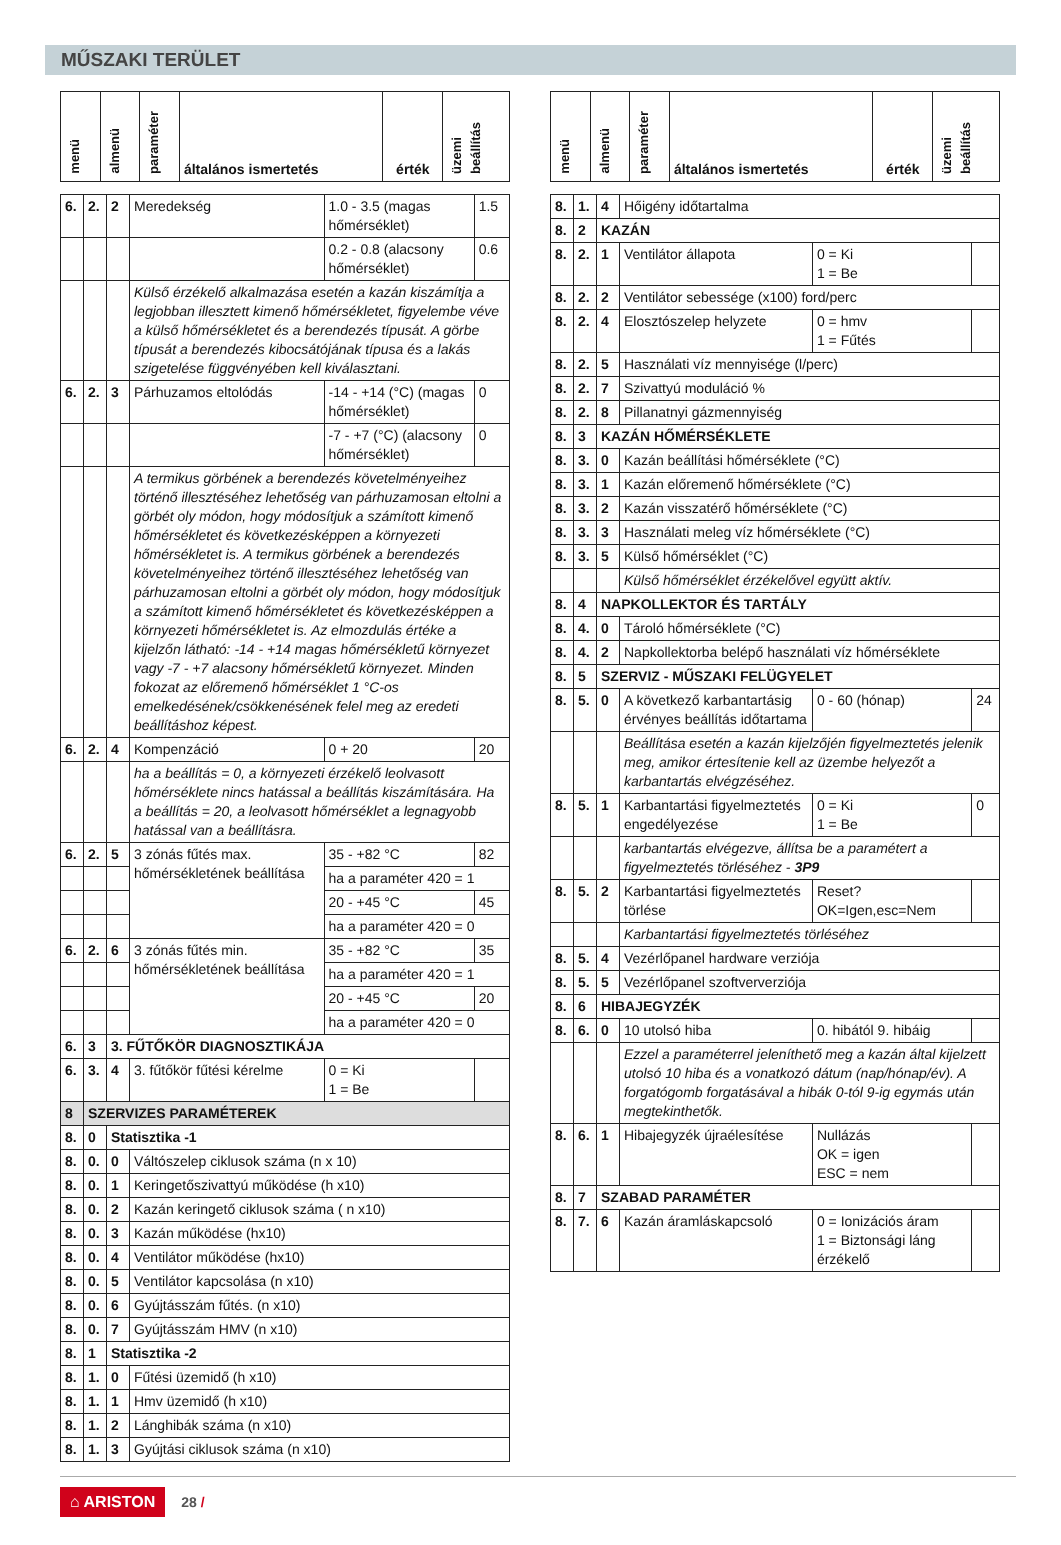MŰSZAKI TERÜLET
| menü | almenü | paraméter | általános ismertetés | érték | üzemi beállítás |
| --- | --- | --- | --- | --- | --- |
| 6. | 2. | 2 | Meredekség | 1.0 - 3.5 (magas hőmérséklet) | 1.5 |
| | | | | 0.2 - 0.8 (alacsony hőmérséklet) | 0.6 |
| | | | Külső érzékelő alkalmazása esetén a kazán kiszámítja a legjobban illesztett kimenő hőmérsékletet, figyelembe véve a külső hőmérsékletet és a berendezés típusát. A görbe típusát a berendezés kibocsátójának típusa és a lakás szigetelése függvényében kell kiválasztani. | | |
| 6. | 2. | 3 | Párhuzamos eltolódás | -14 - +14 (°C) (magas hőmérséklet) | 0 |
| | | | | -7 - +7 (°C) (alacsony hőmérséklet) | 0 |
| | | | A termikus görbének a berendezés követelményeihez történő illesztéséhez lehetőség van párhuzamosan eltolni a görbét oly módon, hogy módosítjuk a számított kimenő hőmérsékletet és következésképpen a környezeti hőmérsékletet is. A termikus görbének a berendezés követelményeihez történő illesztéséhez lehetőség van párhuzamosan eltolni a görbét oly módon, hogy módosítjuk a számított kimenő hőmérsékletet és következésképpen a környezeti hőmérsékletet is. Az elmozdulás értéke a kijelzőn látható: -14 - +14 magas hőmérsékletű környezet vagy -7 - +7 alacsony hőmérsékletű környezet. Minden fokozat az előremenő hőmérséklet 1 °C-os emelkedésének/csökkenésének felel meg az eredeti beállításhoz képest. | | |
| 6. | 2. | 4 | Kompenzáció | 0 + 20 | 20 |
| | | | ha a beállítás = 0, a környezeti érzékelő leolvasott hőmérséklete nincs hatással a beállítás kiszámítására. Ha a beállítás = 20, a leolvasott hőmérséklet a legnagyobb hatással van a beállításra. | | |
| 6. | 2. | 5 | 3 zónás fűtés max. hőmérsékletének beállítása | 35 - +82 °C | 82 |
| | | | | ha a paraméter 420 = 1 | |
| | | | | 20 - +45 °C | 45 |
| | | | | ha a paraméter 420 = 0 | |
| 6. | 2. | 6 | 3 zónás fűtés min. hőmérsékletének beállítása | 35 - +82 °C | 35 |
| | | | | ha a paraméter 420 = 1 | |
| | | | | 20 - +45 °C | 20 |
| | | | | ha a paraméter 420 = 0 | |
| 6. | 3 | 3. FŰTŐKÖR DIAGNOSZTIKÁJA | | | |
| 6. | 3. | 4 | 3. fűtőkör fűtési kérelme | 0 = Ki 1 = Be | |
| 8 | SZERVIZES PARAMÉTEREK | | | | |
| 8. | 0 | Statisztika -1 | | | |
| 8. | 0. | 0 | Váltószelep ciklusok száma (n x 10) | | |
| 8. | 0. | 1 | Keringetőszivattyú működése (h x10) | | |
| 8. | 0. | 2 | Kazán keringető ciklusok száma ( n x10) | | |
| 8. | 0. | 3 | Kazán működése (hx10) | | |
| 8. | 0. | 4 | Ventilátor működése (hx10) | | |
| 8. | 0. | 5 | Ventilátor kapcsolása (n x10) | | |
| 8. | 0. | 6 | Gyújtásszám fűtés. (n x10) | | |
| 8. | 0. | 7 | Gyújtásszám HMV (n x10) | | |
| 8. | 1 | Statisztika -2 | | | |
| 8. | 1. | 0 | Fűtési üzemidő (h x10) | | |
| 8. | 1. | 1 | Hmv üzemidő (h x10) | | |
| 8. | 1. | 2 | Lánghibák száma (n x10) | | |
| 8. | 1. | 3 | Gyújtási ciklusok száma (n x10) | | |
| menü | almenü | paraméter | általános ismertetés | érték | üzemi beállítás |
| --- | --- | --- | --- | --- | --- |
| 8. | 1. | 4 | Hőigény időtartalma | | |
| 8. | 2 | KAZÁN | | | |
| 8. | 2. | 1 | Ventilátor állapota | 0 = Ki 1 = Be | |
| 8. | 2. | 2 | Ventilátor sebessége (x100) ford/perc | | |
| 8. | 2. | 4 | Elosztószelep helyzete | 0 = hmv 1 = Fűtés | |
| 8. | 2. | 5 | Használati víz mennyisége (l/perc) | | |
| 8. | 2. | 7 | Szivattyú moduláció % | | |
| 8. | 2. | 8 | Pillanatnyi gázmennyiség | | |
| 8. | 3 | KAZÁN HŐMÉRSÉKLETE | | | |
| 8. | 3. | 0 | Kazán beállítási hőmérséklete (°C) | | |
| 8. | 3. | 1 | Kazán előremenő hőmérséklete (°C) | | |
| 8. | 3. | 2 | Kazán visszatérő hőmérséklete (°C) | | |
| 8. | 3. | 3 | Használati meleg víz hőmérséklete (°C) | | |
| 8. | 3. | 5 | Külső hőmérséklet (°C) | | |
| | | | Külső hőmérséklet érzékelővel együtt aktív. | | |
| 8. | 4 | NAPKOLLEKTOR ÉS TARTÁLY | | | |
| 8. | 4. | 0 | Tároló hőmérséklete (°C) | | |
| 8. | 4. | 2 | Napkollektorba belépő használati víz hőmérséklete | | |
| 8. | 5 | SZERVIZ - MŰSZAKI FELÜGYELET | | | |
| 8. | 5. | 0 | A következő karbantartásig érvényes beállítás időtartama | 0 - 60 (hónap) | 24 |
| | | | Beállítása esetén a kazán kijelzőjén figyelmeztetés jelenik meg, amikor értesítenie kell az üzembe helyezőt a karbantartás elvégzéséhez. | | |
| 8. | 5. | 1 | Karbantartási figyelmeztetés engedélyezése | 0 = Ki 1 = Be | 0 |
| | | | karbantartás elvégezve, állítsa be a paramétert a figyelmeztetés törléséhez - 3P9 | | |
| 8. | 5. | 2 | Karbantartási figyelmeztetés törlése | Reset? OK=Igen,esc=Nem | |
| | | | Karbantartási figyelmeztetés törléséhez | | |
| 8. | 5. | 4 | Vezérlőpanel hardware verziója | | |
| 8. | 5. | 5 | Vezérlőpanel szoftververziója | | |
| 8. | 6 | HIBAJEGYZÉK | | | |
| 8. | 6. | 0 | 10 utolsó hiba | 0. hibától 9. hibáig | |
| | | | Ezzel a paraméterrel jeleníthető meg a kazán által kijelzett utolsó 10 hiba és a vonatkozó dátum (nap/hónap/év). A forgatógomb forgatásával a hibák 0-tól 9-ig egymás után megtekinthetők. | | |
| 8. | 6. | 1 | Hibajegyzék újraélesítése | Nullázás OK = igen ESC = nem | |
| 8. | 7 | SZABAD PARAMÉTER | | | |
| 8. | 7. | 6 | Kazán áramláskapcsoló | 0 = Ionizációs áram 1 = Biztonsági láng érzékelő | |
⌂ ARISTON 28 /